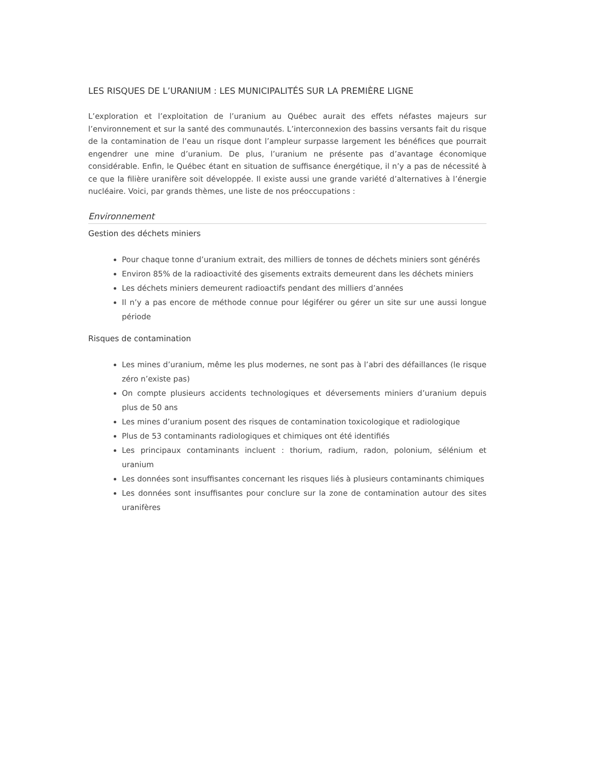LES RISQUES DE L’URANIUM : LES MUNICIPALITÉS SUR LA PREMIÈRE LIGNE
L’exploration et l’exploitation de l’uranium au Québec aurait des effets néfastes majeurs sur l’environnement et sur la santé des communautés. L’interconnexion des bassins versants fait du risque de la contamination de l’eau un risque dont l’ampleur surpasse largement les bénéfices que pourrait engendrer une mine d’uranium. De plus, l’uranium ne présente pas d’avantage économique considérable. Enfin, le Québec étant en situation de suffisance énergétique, il n’y a pas de nécessité à ce que la filière uranifère soit développée. Il existe aussi une grande variété d’alternatives à l’énergie nucléaire. Voici, par grands thèmes, une liste de nos préoccupations :
Environnement
Gestion des déchets miniers
Pour chaque tonne d’uranium extrait, des milliers de tonnes de déchets miniers sont générés
Environ 85% de la radioactivité des gisements extraits demeurent dans les déchets miniers
Les déchets miniers demeurent radioactifs pendant des milliers d’années
Il n’y a pas encore de méthode connue pour légiférer ou gérer un site sur une aussi longue période
Risques de contamination
Les mines d’uranium, même les plus modernes, ne sont pas à l’abri des défaillances (le risque zéro n’existe pas)
On compte plusieurs accidents technologiques et déversements miniers d’uranium depuis plus de 50 ans
Les mines d’uranium posent des risques de contamination toxicologique et radiologique
Plus de 53 contaminants radiologiques et chimiques ont été identifiés
Les principaux contaminants incluent : thorium, radium, radon, polonium, sélénium et uranium
Les données sont insuffisantes concernant les risques liés à plusieurs contaminants chimiques
Les données sont insuffisantes pour conclure sur la zone de contamination autour des sites uranifères